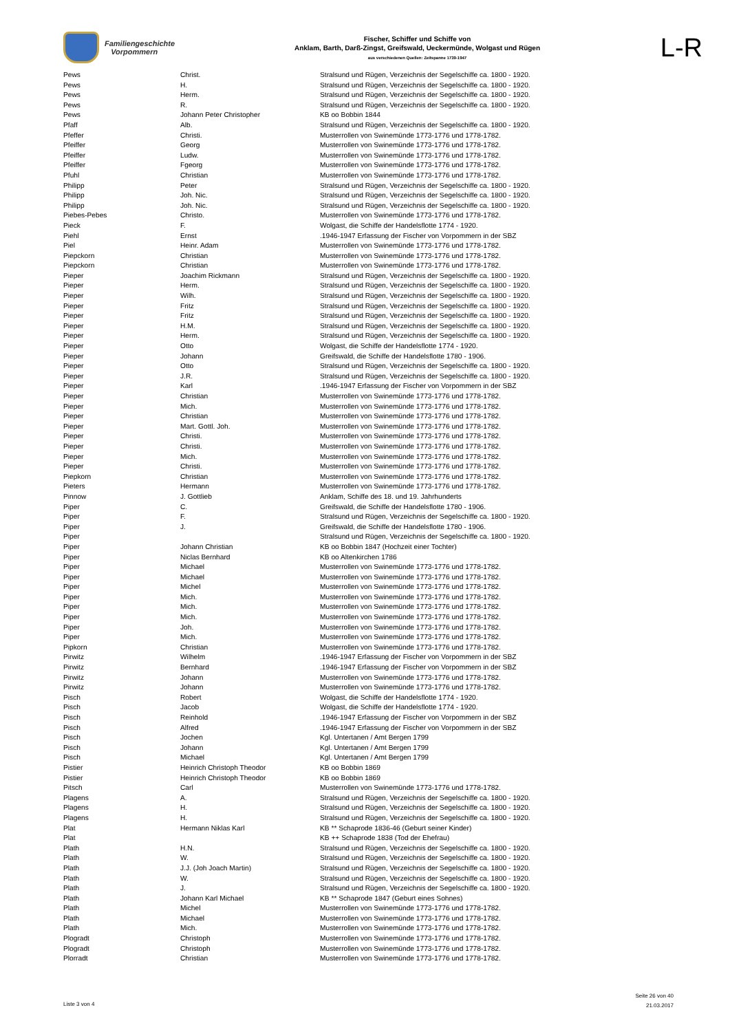Familiengeschichte
Vorpommern
Fischer, Schiffer und Schiffe von
Anklam, Barth, Darß-Zingst, Greifswald, Ueckermünde, Wolgast und Rügen
aus verschiedenen Quellen: Zeitspanne 1739-1947
L-R
| Pews | Christ. | Stralsund und Rügen, Verzeichnis der Segelschiffe ca. 1800 - 1920. |
| Pews | H. | Stralsund und Rügen, Verzeichnis der Segelschiffe ca. 1800 - 1920. |
| Pews | Herm. | Stralsund und Rügen, Verzeichnis der Segelschiffe ca. 1800 - 1920. |
| Pews | R. | Stralsund und Rügen, Verzeichnis der Segelschiffe ca. 1800 - 1920. |
| Pews | Johann Peter Christopher | KB oo Bobbin 1844 |
| Pfaff | Alb. | Stralsund und Rügen, Verzeichnis der Segelschiffe ca. 1800 - 1920. |
| Pfeffer | Christi. | Musterrollen von Swinemünde 1773-1776 und 1778-1782. |
| Pfeiffer | Georg | Musterrollen von Swinemünde 1773-1776 und 1778-1782. |
| Pfeiffer | Ludw. | Musterrollen von Swinemünde 1773-1776 und 1778-1782. |
| Pfeiffer | Fgeorg | Musterrollen von Swinemünde 1773-1776 und 1778-1782. |
| Pfuhl | Christian | Musterrollen von Swinemünde 1773-1776 und 1778-1782. |
| Philipp | Peter | Stralsund und Rügen, Verzeichnis der Segelschiffe ca. 1800 - 1920. |
| Philipp | Joh. Nic. | Stralsund und Rügen, Verzeichnis der Segelschiffe ca. 1800 - 1920. |
| Philipp | Joh. Nic. | Stralsund und Rügen, Verzeichnis der Segelschiffe ca. 1800 - 1920. |
| Piebes-Pebes | Christo. | Musterrollen von Swinemünde 1773-1776 und 1778-1782. |
| Pieck | F. | Wolgast, die Schiffe der Handelsflotte 1774 - 1920. |
| Piehl | Ernst | .1946-1947 Erfassung der Fischer von Vorpommern in der SBZ |
| Piel | Heinr. Adam | Musterrollen von Swinemünde 1773-1776 und 1778-1782. |
| Piepckorn | Christian | Musterrollen von Swinemünde 1773-1776 und 1778-1782. |
| Piepckorn | Christian | Musterrollen von Swinemünde 1773-1776 und 1778-1782. |
| Pieper | Joachim Rickmann | Stralsund und Rügen, Verzeichnis der Segelschiffe ca. 1800 - 1920. |
| Pieper | Herm. | Stralsund und Rügen, Verzeichnis der Segelschiffe ca. 1800 - 1920. |
| Pieper | Wilh. | Stralsund und Rügen, Verzeichnis der Segelschiffe ca. 1800 - 1920. |
| Pieper | Fritz | Stralsund und Rügen, Verzeichnis der Segelschiffe ca. 1800 - 1920. |
| Pieper | Fritz | Stralsund und Rügen, Verzeichnis der Segelschiffe ca. 1800 - 1920. |
| Pieper | H.M. | Stralsund und Rügen, Verzeichnis der Segelschiffe ca. 1800 - 1920. |
| Pieper | Herm. | Stralsund und Rügen, Verzeichnis der Segelschiffe ca. 1800 - 1920. |
| Pieper | Otto | Wolgast, die Schiffe der Handelsflotte 1774 - 1920. |
| Pieper | Johann | Greifswald, die Schiffe der Handelsflotte 1780 - 1906. |
| Pieper | Otto | Stralsund und Rügen, Verzeichnis der Segelschiffe ca. 1800 - 1920. |
| Pieper | J.R. | Stralsund und Rügen, Verzeichnis der Segelschiffe ca. 1800 - 1920. |
| Pieper | Karl | .1946-1947 Erfassung der Fischer von Vorpommern in der SBZ |
| Pieper | Christian | Musterrollen von Swinemünde 1773-1776 und 1778-1782. |
| Pieper | Mich. | Musterrollen von Swinemünde 1773-1776 und 1778-1782. |
| Pieper | Christian | Musterrollen von Swinemünde 1773-1776 und 1778-1782. |
| Pieper | Mart. Gottl. Joh. | Musterrollen von Swinemünde 1773-1776 und 1778-1782. |
| Pieper | Christi. | Musterrollen von Swinemünde 1773-1776 und 1778-1782. |
| Pieper | Christi. | Musterrollen von Swinemünde 1773-1776 und 1778-1782. |
| Pieper | Mich. | Musterrollen von Swinemünde 1773-1776 und 1778-1782. |
| Pieper | Christi. | Musterrollen von Swinemünde 1773-1776 und 1778-1782. |
| Piepkorn | Christian | Musterrollen von Swinemünde 1773-1776 und 1778-1782. |
| Pieters | Hermann | Musterrollen von Swinemünde 1773-1776 und 1778-1782. |
| Pinnow | J. Gottlieb | Anklam, Schiffe des 18. und 19. Jahrhunderts |
| Piper | C. | Greifswald, die Schiffe der Handelsflotte 1780 - 1906. |
| Piper | F. | Stralsund und Rügen, Verzeichnis der Segelschiffe ca. 1800 - 1920. |
| Piper | J. | Greifswald, die Schiffe der Handelsflotte 1780 - 1906. |
| Piper | | Stralsund und Rügen, Verzeichnis der Segelschiffe ca. 1800 - 1920. |
| Piper | Johann Christian | KB oo Bobbin 1847 (Hochzeit einer Tochter) |
| Piper | Niclas Bernhard | KB oo Altenkirchen 1786 |
| Piper | Michael | Musterrollen von Swinemünde 1773-1776 und 1778-1782. |
| Piper | Michael | Musterrollen von Swinemünde 1773-1776 und 1778-1782. |
| Piper | Michel | Musterrollen von Swinemünde 1773-1776 und 1778-1782. |
| Piper | Mich. | Musterrollen von Swinemünde 1773-1776 und 1778-1782. |
| Piper | Mich. | Musterrollen von Swinemünde 1773-1776 und 1778-1782. |
| Piper | Mich. | Musterrollen von Swinemünde 1773-1776 und 1778-1782. |
| Piper | Joh. | Musterrollen von Swinemünde 1773-1776 und 1778-1782. |
| Piper | Mich. | Musterrollen von Swinemünde 1773-1776 und 1778-1782. |
| Pipkorn | Christian | Musterrollen von Swinemünde 1773-1776 und 1778-1782. |
| Pirwitz | Wilhelm | .1946-1947 Erfassung der Fischer von Vorpommern in der SBZ |
| Pirwitz | Bernhard | .1946-1947 Erfassung der Fischer von Vorpommern in der SBZ |
| Pirwitz | Johann | Musterrollen von Swinemünde 1773-1776 und 1778-1782. |
| Pirwitz | Johann | Musterrollen von Swinemünde 1773-1776 und 1778-1782. |
| Pisch | Robert | Wolgast, die Schiffe der Handelsflotte 1774 - 1920. |
| Pisch | Jacob | Wolgast, die Schiffe der Handelsflotte 1774 - 1920. |
| Pisch | Reinhold | .1946-1947 Erfassung der Fischer von Vorpommern in der SBZ |
| Pisch | Alfred | .1946-1947 Erfassung der Fischer von Vorpommern in der SBZ |
| Pisch | Jochen | Kgl. Untertanen / Amt Bergen 1799 |
| Pisch | Johann | Kgl. Untertanen / Amt Bergen 1799 |
| Pisch | Michael | Kgl. Untertanen / Amt Bergen 1799 |
| Pistier | Heinrich Christoph Theodor | KB oo Bobbin 1869 |
| Pistier | Heinrich Christoph Theodor | KB oo Bobbin 1869 |
| Pitsch | Carl | Musterrollen von Swinemünde 1773-1776 und 1778-1782. |
| Plagens | A. | Stralsund und Rügen, Verzeichnis der Segelschiffe ca. 1800 - 1920. |
| Plagens | H. | Stralsund und Rügen, Verzeichnis der Segelschiffe ca. 1800 - 1920. |
| Plagens | H. | Stralsund und Rügen, Verzeichnis der Segelschiffe ca. 1800 - 1920. |
| Plat | Hermann Niklas Karl | KB ** Schaprode 1836-46 (Geburt seiner Kinder) |
| Plat | | KB ++ Schaprode 1838 (Tod der Ehefrau) |
| Plath | H.N. | Stralsund und Rügen, Verzeichnis der Segelschiffe ca. 1800 - 1920. |
| Plath | W. | Stralsund und Rügen, Verzeichnis der Segelschiffe ca. 1800 - 1920. |
| Plath | J.J. (Joh Joach Martin) | Stralsund und Rügen, Verzeichnis der Segelschiffe ca. 1800 - 1920. |
| Plath | W. | Stralsund und Rügen, Verzeichnis der Segelschiffe ca. 1800 - 1920. |
| Plath | J. | Stralsund und Rügen, Verzeichnis der Segelschiffe ca. 1800 - 1920. |
| Plath | Johann Karl Michael | KB ** Schaprode 1847 (Geburt eines Sohnes) |
| Plath | Michel | Musterrollen von Swinemünde 1773-1776 und 1778-1782. |
| Plath | Michael | Musterrollen von Swinemünde 1773-1776 und 1778-1782. |
| Plath | Mich. | Musterrollen von Swinemünde 1773-1776 und 1778-1782. |
| Plogradt | Christoph | Musterrollen von Swinemünde 1773-1776 und 1778-1782. |
| Plogradt | Christoph | Musterrollen von Swinemünde 1773-1776 und 1778-1782. |
| Plorradt | Christian | Musterrollen von Swinemünde 1773-1776 und 1778-1782. |
Liste 3 von 4
Seite 26 von 40
21.03.2017